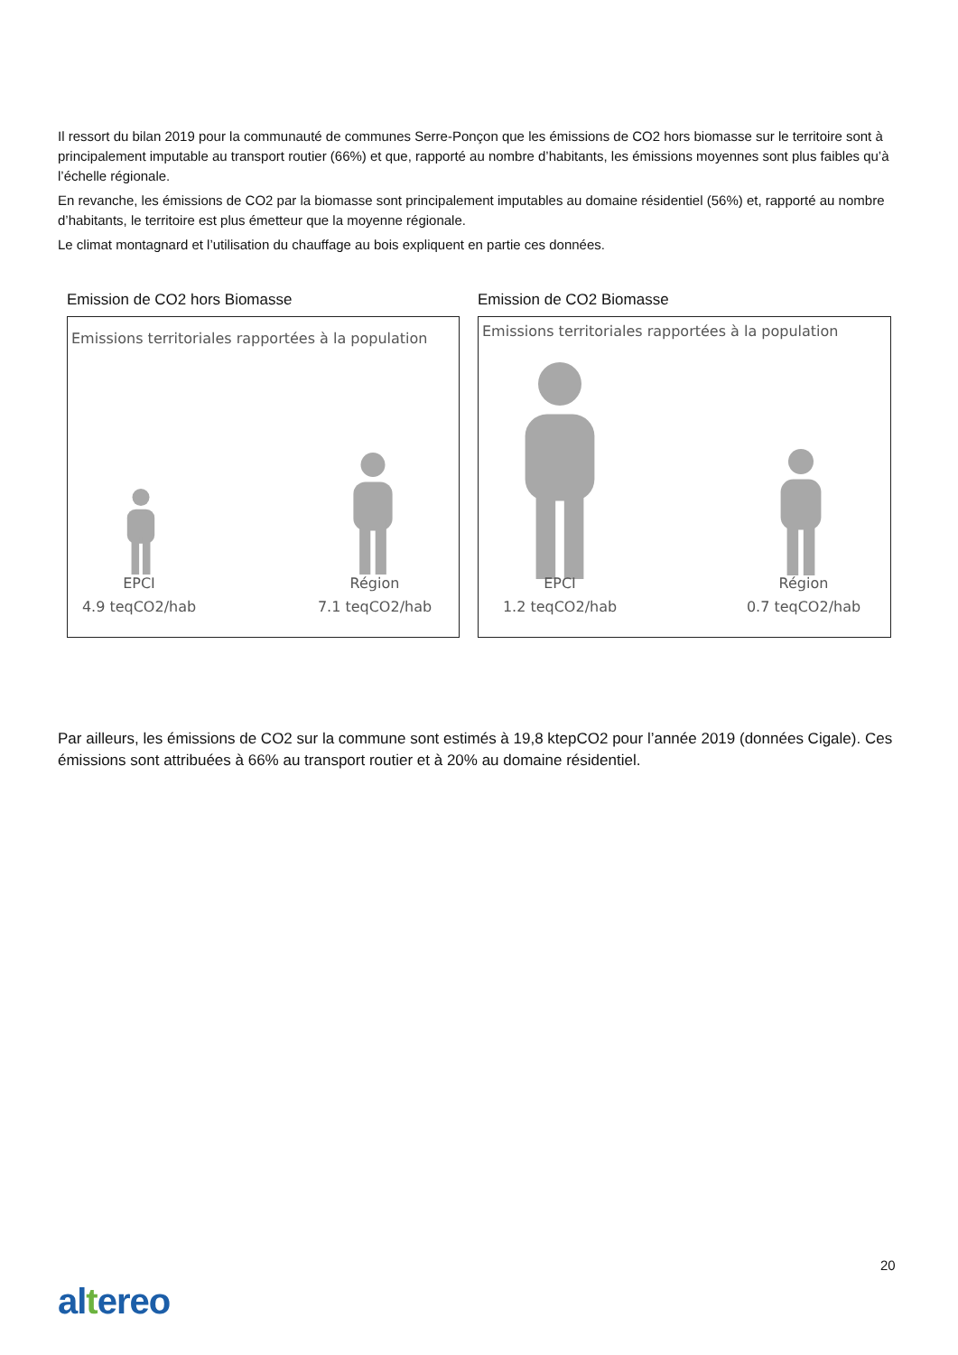Il ressort du bilan 2019 pour la communauté de communes Serre-Ponçon que les émissions de CO2 hors biomasse sur le territoire sont à principalement imputable au transport routier (66%) et que, rapporté au nombre d’habitants, les émissions moyennes sont plus faibles qu’à l’échelle régionale.
En revanche, les émissions de CO2 par la biomasse sont principalement imputables au domaine résidentiel (56%) et, rapporté au nombre d’habitants, le territoire est plus émetteur que la moyenne régionale.
Le climat montagnard et l’utilisation du chauffage au bois expliquent en partie ces données.
Emission de CO2 hors Biomasse
Emissions territoriales rapportées à la population
EPCI
4.9 teqCO2/hab
Région
7.1 teqCO2/hab
Emission de CO2 Biomasse
Emissions territoriales rapportées à la population
EPCI
1.2 teqCO2/hab
Région
0.7 teqCO2/hab
Par ailleurs, les émissions de CO2 sur la commune sont estimés à 19,8 ktepCO2 pour l’année 2019 (données Cigale). Ces émissions sont attribuées à 66% au transport routier et à 20% au domaine résidentiel.
20
altereo